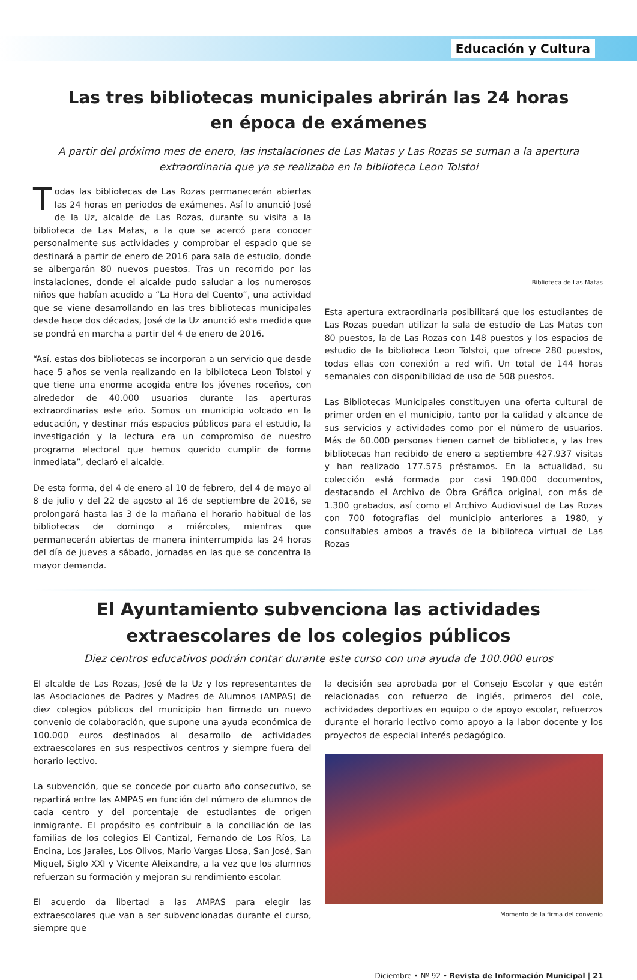Educación y Cultura
Las tres bibliotecas municipales abrirán las 24 horas
en época de exámenes
A partir del próximo mes de enero, las instalaciones de Las Matas y Las Rozas se suman a la apertura extraordinaria que ya se realizaba en la biblioteca Leon Tolstoi
Todas las bibliotecas de Las Rozas permanecerán abiertas las 24 horas en periodos de exámenes. Así lo anunció José de la Uz, alcalde de Las Rozas, durante su visita a la biblioteca de Las Matas, a la que se acercó para conocer personalmente sus actividades y comprobar el espacio que se destinará a partir de enero de 2016 para sala de estudio, donde se albergarán 80 nuevos puestos. Tras un recorrido por las instalaciones, donde el alcalde pudo saludar a los numerosos niños que habían acudido a “La Hora del Cuento”, una actividad que se viene desarrollando en las tres bibliotecas municipales desde hace dos décadas, José de la Uz anunció esta medida que se pondrá en marcha a partir del 4 de enero de 2016.
“Así, estas dos bibliotecas se incorporan a un servicio que desde hace 5 años se venía realizando en la biblioteca Leon Tolstoi y que tiene una enorme acogida entre los jóvenes roceños, con alrededor de 40.000 usuarios durante las aperturas extraordinarias este año. Somos un municipio volcado en la educación, y destinar más espacios públicos para el estudio, la investigación y la lectura era un compromiso de nuestro programa electoral que hemos querido cumplir de forma inmediata”, declaró el alcalde.
De esta forma, del 4 de enero al 10 de febrero, del 4 de mayo al 8 de julio y del 22 de agosto al 16 de septiembre de 2016, se prolongará hasta las 3 de la mañana el horario habitual de las bibliotecas de domingo a miércoles, mientras que permanecerán abiertas de manera ininterrumpida las 24 horas del día de jueves a sábado, jornadas en las que se concentra la mayor demanda.
Biblioteca de Las Matas
Esta apertura extraordinaria posibilitará que los estudiantes de Las Rozas puedan utilizar la sala de estudio de Las Matas con 80 puestos, la de Las Rozas con 148 puestos y los espacios de estudio de la biblioteca Leon Tolstoi, que ofrece 280 puestos, todas ellas con conexión a red wifi. Un total de 144 horas semanales con disponibilidad de uso de 508 puestos.
Las Bibliotecas Municipales constituyen una oferta cultural de primer orden en el municipio, tanto por la calidad y alcance de sus servicios y actividades como por el número de usuarios. Más de 60.000 personas tienen carnet de biblioteca, y las tres bibliotecas han recibido de enero a septiembre 427.937 visitas y han realizado 177.575 préstamos. En la actualidad, su colección está formada por casi 190.000 documentos, destacando el Archivo de Obra Gráfica original, con más de 1.300 grabados, así como el Archivo Audiovisual de Las Rozas con 700 fotografías del municipio anteriores a 1980, y consultables ambos a través de la biblioteca virtual de Las Rozas
El Ayuntamiento subvenciona las actividades
extraescolares de los colegios públicos
Diez centros educativos podrán contar durante este curso con una ayuda de 100.000 euros
El alcalde de Las Rozas, José de la Uz y los representantes de las Asociaciones de Padres y Madres de Alumnos (AMPAS) de diez colegios públicos del municipio han firmado un nuevo convenio de colaboración, que supone una ayuda económica de 100.000 euros destinados al desarrollo de actividades extraescolares en sus respectivos centros y siempre fuera del horario lectivo.
La subvención, que se concede por cuarto año consecutivo, se repartirá entre las AMPAS en función del número de alumnos de cada centro y del porcentaje de estudiantes de origen inmigrante. El propósito es contribuir a la conciliación de las familias de los colegios El Cantizal, Fernando de Los Ríos, La Encina, Los Jarales, Los Olivos, Mario Vargas Llosa, San José, San Miguel, Siglo XXI y Vicente Aleixandre, a la vez que los alumnos refuerzan su formación y mejoran su rendimiento escolar.
El acuerdo da libertad a las AMPAS para elegir las extraescolares que van a ser subvencionadas durante el curso, siempre que
la decisión sea aprobada por el Consejo Escolar y que estén relacionadas con refuerzo de inglés, primeros del cole, actividades deportivas en equipo o de apoyo escolar, refuerzos durante el horario lectivo como apoyo a la labor docente y los proyectos de especial interés pedagógico.
Momento de la firma del convenio
Diciembre • Nº 92 • Revista de Información Municipal | 21